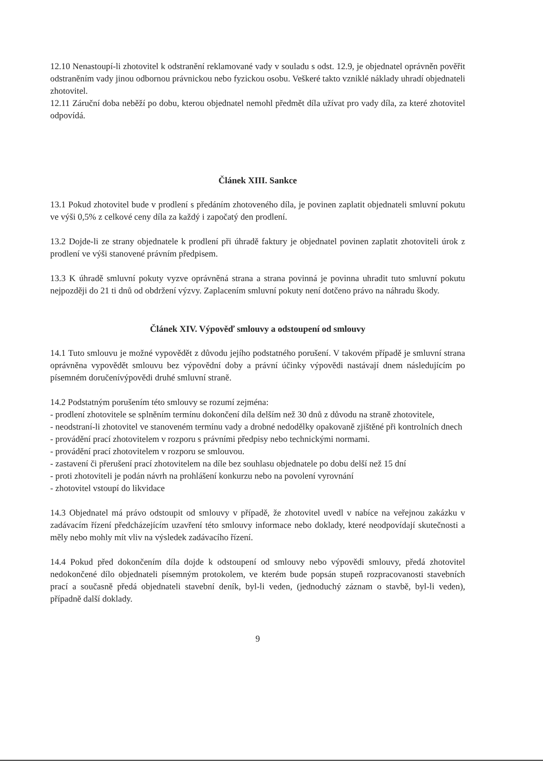12.10 Nenastoupí-li zhotovitel k odstranění reklamované vady v souladu s odst. 12.9, je objednatel oprávněn pověřit odstraněním vady jinou odbornou právnickou nebo fyzickou osobu. Veškeré takto vzniklé náklady uhradí objednateli zhotovitel.
12.11 Záruční doba neběží po dobu, kterou objednatel nemohl předmět díla užívat pro vady díla, za které zhotovitel odpovídá.
Článek XIII. Sankce
13.1 Pokud zhotovitel bude v prodlení s předáním zhotoveného díla, je povinen zaplatit objednateli smluvní pokutu ve výši 0,5% z celkové ceny díla za každý i započatý den prodlení.
13.2 Dojde-li ze strany objednatele k prodlení při úhradě faktury je objednatel povinen zaplatit zhotoviteli úrok z prodlení ve výši stanovené právním předpisem.
13.3 K úhradě smluvní pokuty vyzve oprávněná strana a strana povinná je povinna uhradit tuto smluvní pokutu nejpozději do 21 ti dnů od obdržení výzvy. Zaplacením smluvní pokuty není dotčeno právo na náhradu škody.
Článek XIV. Výpověď smlouvy a odstoupení od smlouvy
14.1 Tuto smlouvu je možné vypovědět z důvodu jejího podstatného porušení. V takovém případě je smluvní strana oprávněna vypovědět smlouvu bez výpovědní doby a právní účinky výpovědi nastávají dnem následujícím po písemném doručenívýpovědi druhé smluvní straně.
14.2 Podstatným porušením této smlouvy se rozumí zejména:
- prodlení zhotovitele se splněním termínu dokončení díla delším než 30 dnů z důvodu na straně zhotovitele,
- neodstraní-li zhotovitel ve stanoveném termínu vady a drobné nedodělky opakovaně zjištěné při kontrolních dnech
- provádění prací zhotovitelem v rozporu s právními předpisy nebo technickými normami.
- provádění prací zhotovitelem v rozporu se smlouvou.
- zastavení či přerušení prací zhotovitelem na díle bez souhlasu objednatele po dobu delší než 15 dní
- proti zhotoviteli je podán návrh na prohlášení konkurzu nebo na povolení vyrovnání
- zhotovitel vstoupí do likvidace
14.3 Objednatel má právo odstoupit od smlouvy v případě, že zhotovitel uvedl v nabíce na veřejnou zakázku v zadávacím řízení předcházejícím uzavření této smlouvy informace nebo doklady, které neodpovídají skutečnosti a měly nebo mohly mít vliv na výsledek zadávacího řízení.
14.4 Pokud před dokončením díla dojde k odstoupení od smlouvy nebo výpovědi smlouvy, předá zhotovitel nedokončené dílo objednateli písemným protokolem, ve kterém bude popsán stupeň rozpracovanosti stavebních prací a současně předá objednateli stavební deník, byl-li veden, (jednoduchý záznam o stavbě, byl-li veden), případně další doklady.
9